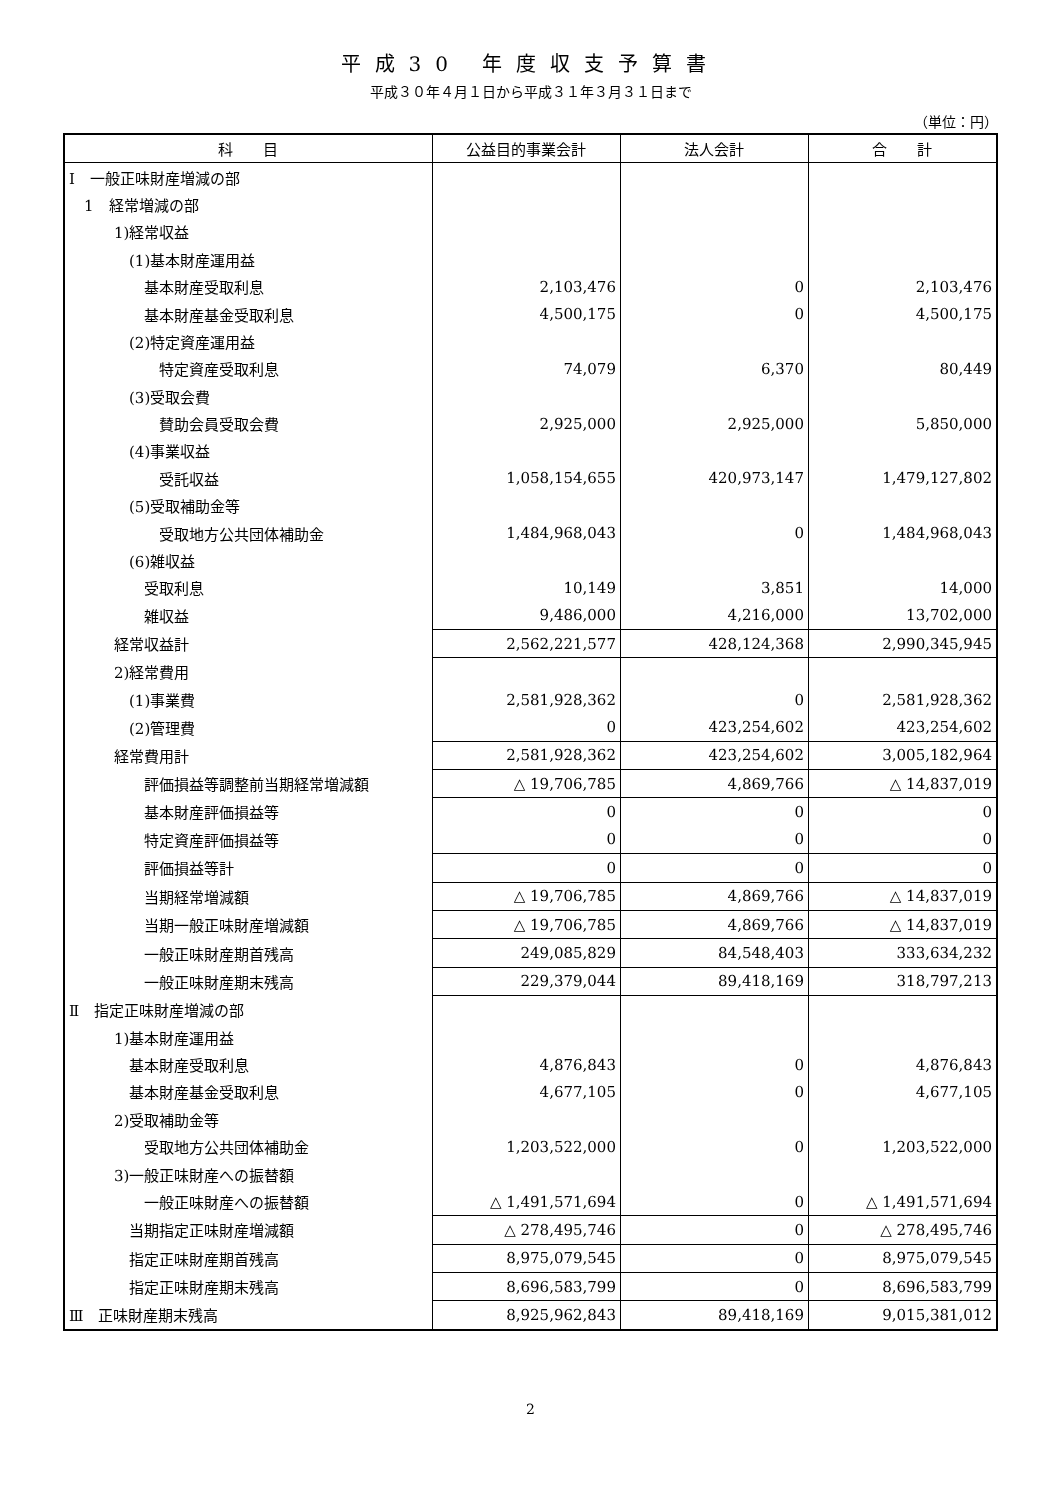平成30 年度収支予算書
平成３０年４月１日から平成３１年３月３１日まで
（単位：円）
| 科 目 | 公益目的事業会計 | 法人会計 | 合 計 |
| --- | --- | --- | --- |
| Ⅰ 一般正味財産増減の部 | | | |
| 1 経常増減の部 | | | |
| 1)経常収益 | | | |
| (1)基本財産運用益 | | | |
| 基本財産受取利息 | 2,103,476 | 0 | 2,103,476 |
| 基本財産基金受取利息 | 4,500,175 | 0 | 4,500,175 |
| (2)特定資産運用益 | | | |
| 特定資産受取利息 | 74,079 | 6,370 | 80,449 |
| (3)受取会費 | | | |
| 賛助会員受取会費 | 2,925,000 | 2,925,000 | 5,850,000 |
| (4)事業収益 | | | |
| 受託収益 | 1,058,154,655 | 420,973,147 | 1,479,127,802 |
| (5)受取補助金等 | | | |
| 受取地方公共団体補助金 | 1,484,968,043 | 0 | 1,484,968,043 |
| (6)雑収益 | | | |
| 受取利息 | 10,149 | 3,851 | 14,000 |
| 雑収益 | 9,486,000 | 4,216,000 | 13,702,000 |
| 経常収益計 | 2,562,221,577 | 428,124,368 | 2,990,345,945 |
| 2)経常費用 | | | |
| (1)事業費 | 2,581,928,362 | 0 | 2,581,928,362 |
| (2)管理費 | 0 | 423,254,602 | 423,254,602 |
| 経常費用計 | 2,581,928,362 | 423,254,602 | 3,005,182,964 |
| 評価損益等調整前当期経常増減額 | △ 19,706,785 | 4,869,766 | △ 14,837,019 |
| 基本財産評価損益等 | 0 | 0 | 0 |
| 特定資産評価損益等 | 0 | 0 | 0 |
| 評価損益等計 | 0 | 0 | 0 |
| 当期経常増減額 | △ 19,706,785 | 4,869,766 | △ 14,837,019 |
| 当期一般正味財産増減額 | △ 19,706,785 | 4,869,766 | △ 14,837,019 |
| 一般正味財産期首残高 | 249,085,829 | 84,548,403 | 333,634,232 |
| 一般正味財産期末残高 | 229,379,044 | 89,418,169 | 318,797,213 |
| Ⅱ 指定正味財産増減の部 | | | |
| 1)基本財産運用益 | | | |
| 基本財産受取利息 | 4,876,843 | 0 | 4,876,843 |
| 基本財産基金受取利息 | 4,677,105 | 0 | 4,677,105 |
| 2)受取補助金等 | | | |
| 受取地方公共団体補助金 | 1,203,522,000 | 0 | 1,203,522,000 |
| 3)一般正味財産への振替額 | | | |
| 一般正味財産への振替額 | △ 1,491,571,694 | 0 | △ 1,491,571,694 |
| 当期指定正味財産増減額 | △ 278,495,746 | 0 | △ 278,495,746 |
| 指定正味財産期首残高 | 8,975,079,545 | 0 | 8,975,079,545 |
| 指定正味財産期末残高 | 8,696,583,799 | 0 | 8,696,583,799 |
| Ⅲ 正味財産期末残高 | 8,925,962,843 | 89,418,169 | 9,015,381,012 |
2